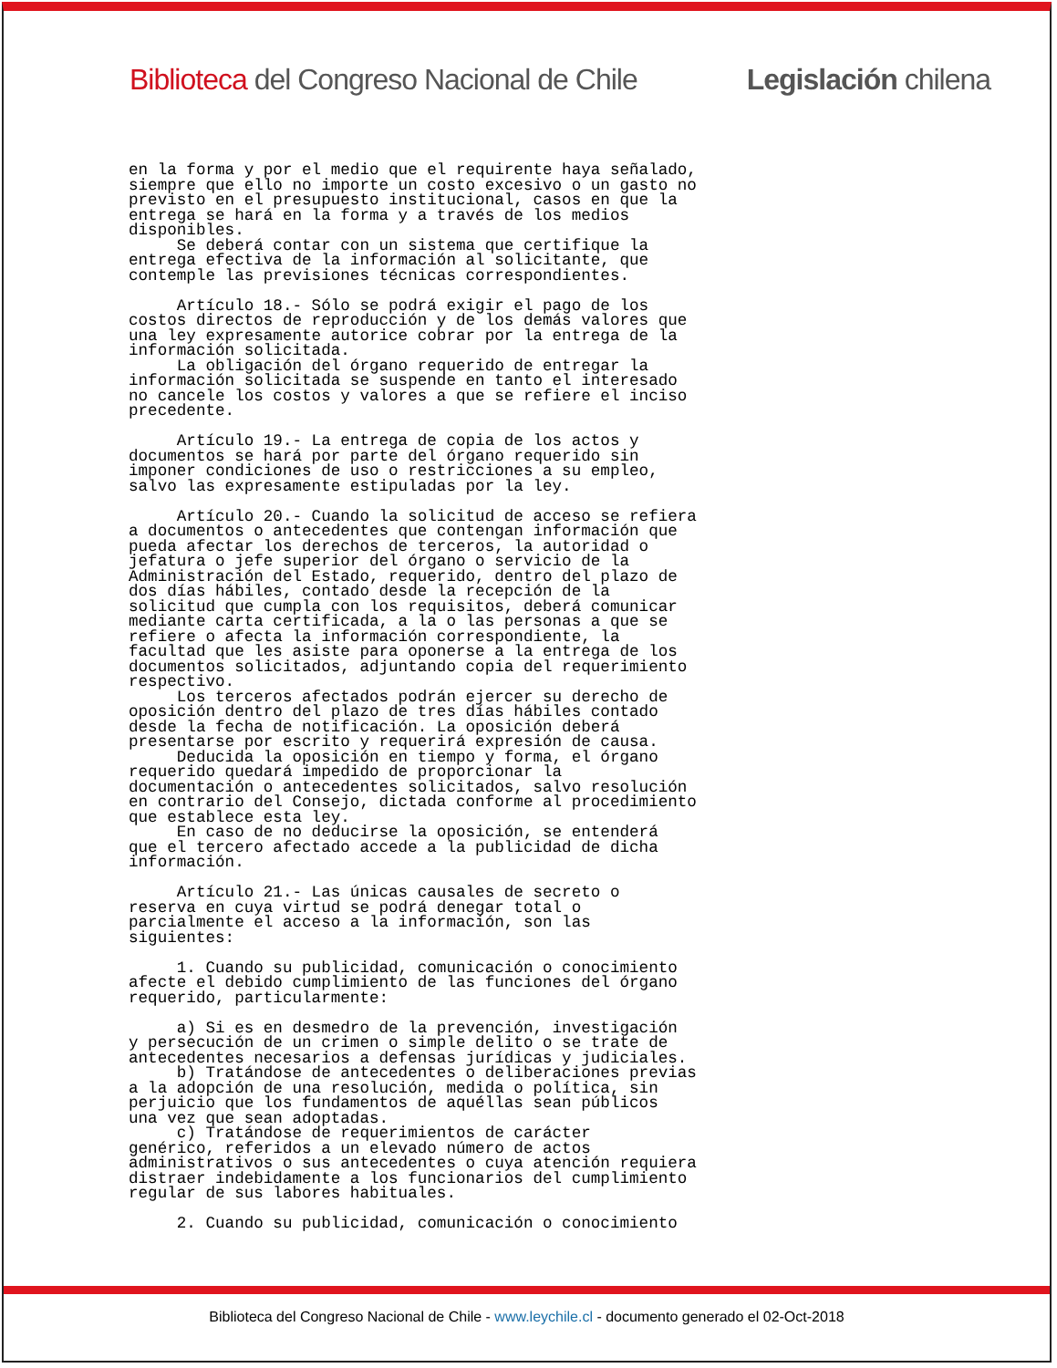Biblioteca del Congreso Nacional de Chile Legislación chilena
en la forma y por el medio que el requirente haya señalado, siempre que ello no importe un costo excesivo o un gasto no previsto en el presupuesto institucional, casos en que la entrega se hará en la forma y a través de los medios disponibles. Se deberá contar con un sistema que certifique la entrega efectiva de la información al solicitante, que contemple las previsiones técnicas correspondientes. Artículo 18.- Sólo se podrá exigir el pago de los costos directos de reproducción y de los demás valores que una ley expresamente autorice cobrar por la entrega de la información solicitada. La obligación del órgano requerido de entregar la información solicitada se suspende en tanto el interesado no cancele los costos y valores a que se refiere el inciso precedente. Artículo 19.- La entrega de copia de los actos y documentos se hará por parte del órgano requerido sin imponer condiciones de uso o restricciones a su empleo, salvo las expresamente estipuladas por la ley. Artículo 20.- Cuando la solicitud de acceso se refiera a documentos o antecedentes que contengan información que pueda afectar los derechos de terceros, la autoridad o jefatura o jefe superior del órgano o servicio de la Administración del Estado, requerido, dentro del plazo de dos días hábiles, contado desde la recepción de la solicitud que cumpla con los requisitos, deberá comunicar mediante carta certificada, a la o las personas a que se refiere o afecta la información correspondiente, la facultad que les asiste para oponerse a la entrega de los documentos solicitados, adjuntando copia del requerimiento respectivo. Los terceros afectados podrán ejercer su derecho de oposición dentro del plazo de tres días hábiles contado desde la fecha de notificación. La oposición deberá presentarse por escrito y requerirá expresión de causa. Deducida la oposición en tiempo y forma, el órgano requerido quedará impedido de proporcionar la documentación o antecedentes solicitados, salvo resolución en contrario del Consejo, dictada conforme al procedimiento que establece esta ley. En caso de no deducirse la oposición, se entenderá que el tercero afectado accede a la publicidad de dicha información. Artículo 21.- Las únicas causales de secreto o reserva en cuya virtud se podrá denegar total o parcialmente el acceso a la información, son las siguientes: 1. Cuando su publicidad, comunicación o conocimiento afecte el debido cumplimiento de las funciones del órgano requerido, particularmente: a) Si es en desmedro de la prevención, investigación y persecución de un crimen o simple delito o se trate de antecedentes necesarios a defensas jurídicas y judiciales. b) Tratándose de antecedentes o deliberaciones previas a la adopción de una resolución, medida o política, sin perjuicio que los fundamentos de aquéllas sean públicos una vez que sean adoptadas. c) Tratándose de requerimientos de carácter genérico, referidos a un elevado número de actos administrativos o sus antecedentes o cuya atención requiera distraer indebidamente a los funcionarios del cumplimiento regular de sus labores habituales. 2. Cuando su publicidad, comunicación o conocimiento
Biblioteca del Congreso Nacional de Chile - www.leychile.cl - documento generado el 02-Oct-2018